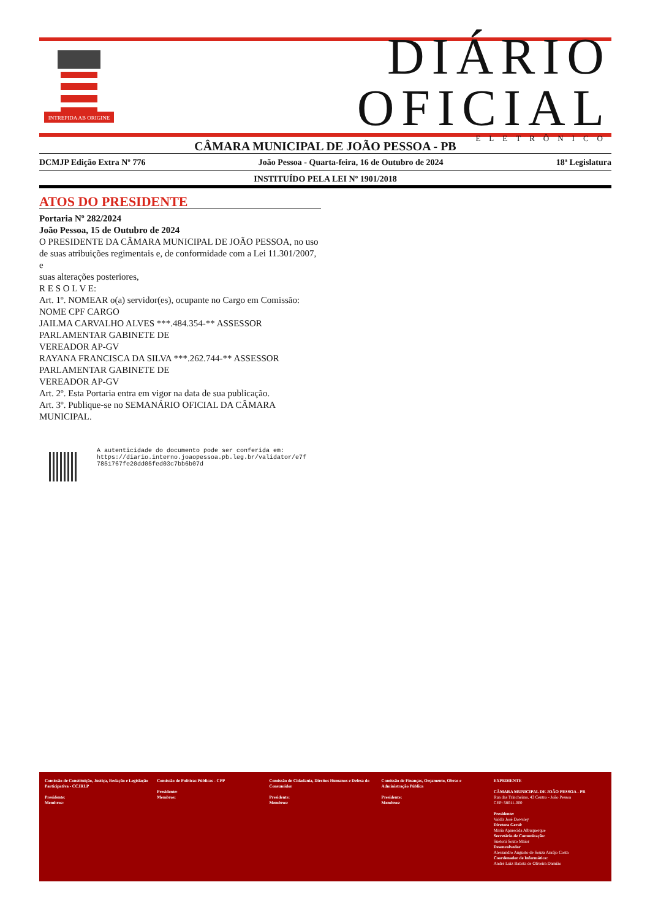INTREPIDA AB ORIGINE
DIÁRIO OFICIAL
ELETRÔNICO
CÂMARA MUNICIPAL DE JOÃO PESSOA - PB
DCMJP Edição Extra Nº 776 João Pessoa - Quarta-feira, 16 de Outubro de 2024 18ª Legislatura
INSTITUÍDO PELA LEI Nº 1901/2018
ATOS DO PRESIDENTE
Portaria Nº 282/2024
João Pessoa, 15 de Outubro de 2024
O PRESIDENTE DA CÂMARA MUNICIPAL DE JOÃO PESSOA, no uso de suas atribuições regimentais e, de conformidade com a Lei 11.301/2007, e
suas alterações posteriores,
R E S O L V E:
Art. 1º. NOMEAR o(a) servidor(es), ocupante no Cargo em Comissão:
NOME CPF CARGO
JAILMA CARVALHO ALVES ***.484.354-** ASSESSOR PARLAMENTAR GABINETE DE
VEREADOR AP-GV
RAYANA FRANCISCA DA SILVA ***.262.744-** ASSESSOR PARLAMENTAR GABINETE DE
VEREADOR AP-GV
Art. 2º. Esta Portaria entra em vigor na data de sua publicação.
Art. 3º. Publique-se no SEMANÁRIO OFICIAL DA CÂMARA MUNICIPAL.
A autenticidade do documento pode ser conferida em:
https://diario.interno.joaopessoa.pb.leg.br/validator/e7f
7851767fe20dd05fed03c7bb6b07d
Comissão de Constituição, Justiça, Redação e Legislação Participativa - CCJRLP
Presidente:
Membros:
Comissão de Políticas Públicas - CPP
Presidente:
Membros:
Comissão de Cidadania, Direitos Humanos e Defesa do Consumidor
Presidente:
Membros:
Comissão de Finanças, Orçamento, Obras e Administração Pública
Presidente:
Membros:
EXPEDIENTE
CÂMARA MUNICIPAL DE JOÃO PESSOA - PB
Rua das Trincheiras, 43 Centro - João Pessoa
CEP: 58011-000
Presidente:
Valdir José Dowsley
Diretora Geral:
Maria Aparecida Albuquerque
Secretário de Comunicação:
Suetoni Souto Maior
Desenvolvedor
Alessandro Augusto de Souza Araújo Costa
Coordenador de Informática:
André Luiz Batista de Oliveira Damião